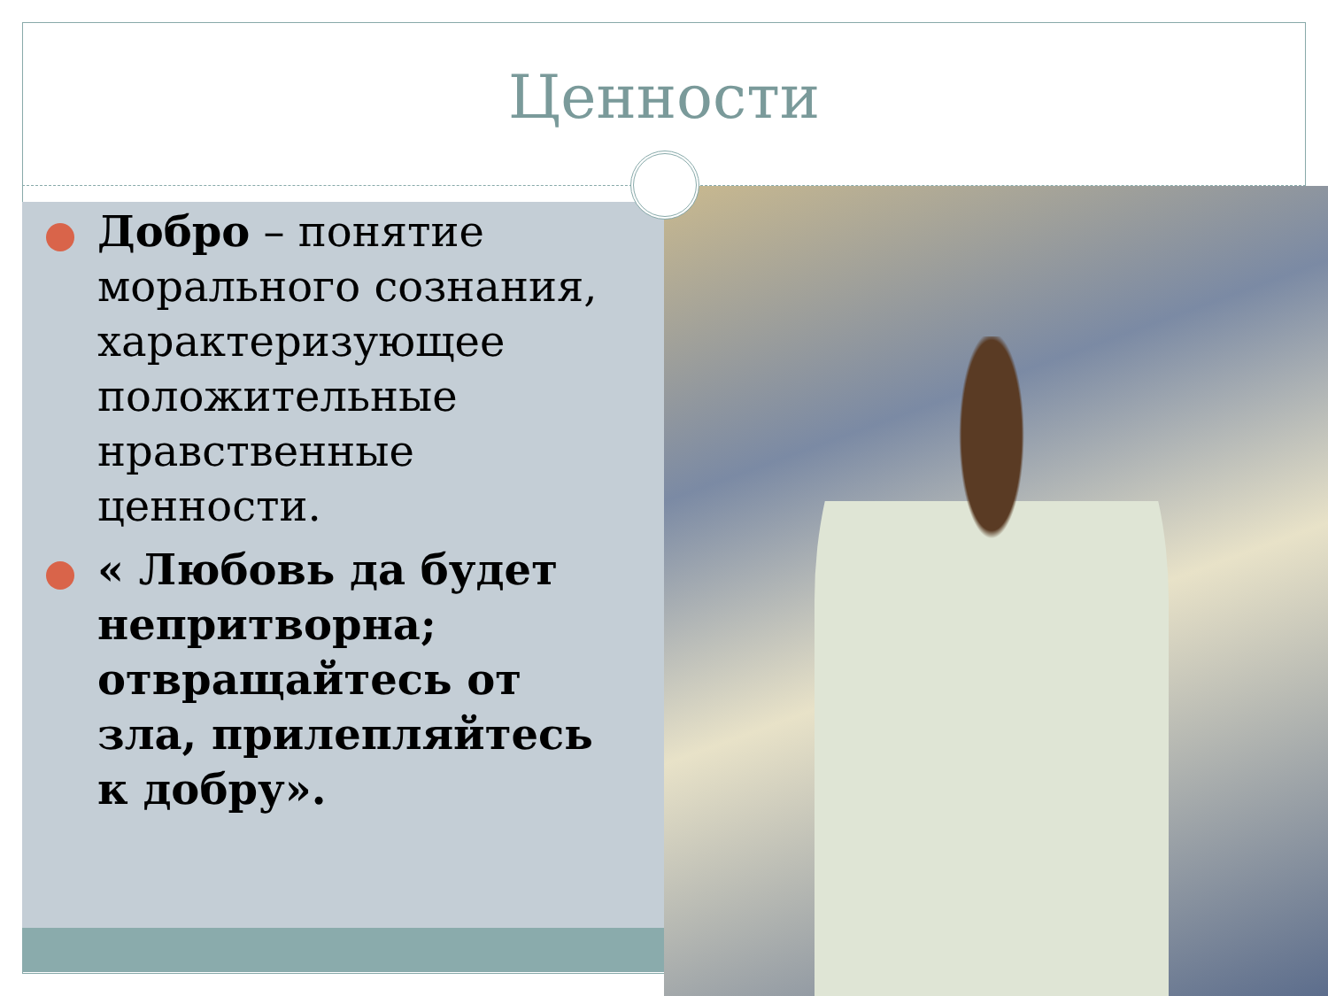Ценности
Добро – понятие морального сознания, характеризующее положительные нравственные ценности.
« Любовь да будет непритворна; отвращайтесь от зла, прилепляйтесь к добру».